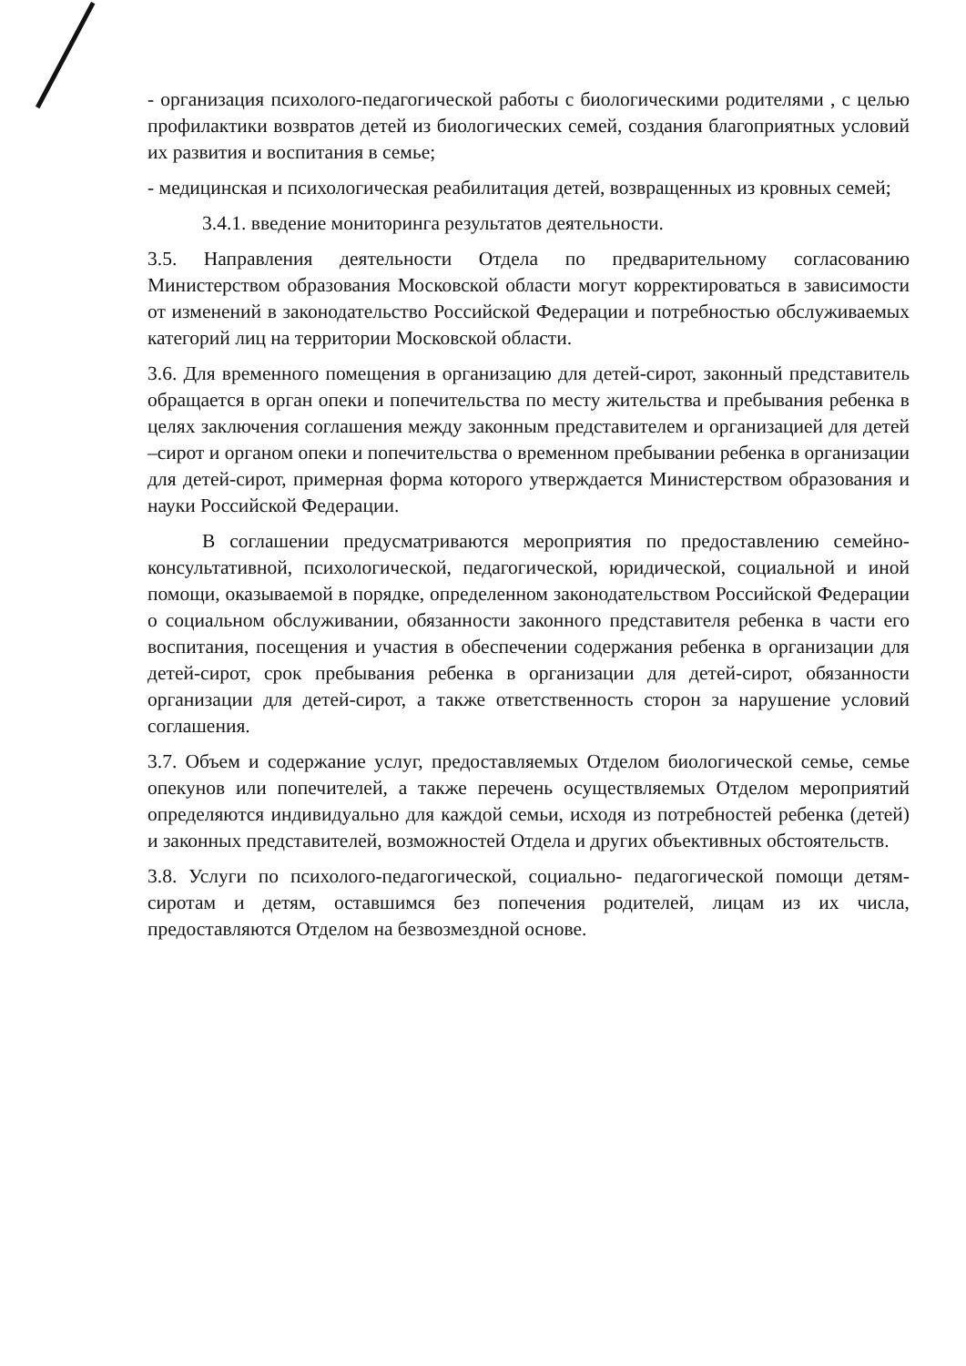- организация психолого-педагогической работы с биологическими родителями , с целью профилактики возвратов детей из биологических семей, создания благоприятных условий их развития и воспитания в семье;
- медицинская и психологическая реабилитация детей, возвращенных из кровных семей;
3.4.1. введение мониторинга результатов деятельности.
3.5. Направления деятельности Отдела по предварительному согласованию Министерством образования Московской области могут корректироваться в зависимости от изменений в законодательство Российской Федерации и потребностью обслуживаемых категорий лиц на территории Московской области.
3.6. Для временного помещения в организацию для детей-сирот, законный представитель обращается в орган опеки и попечительства по месту жительства и пребывания ребенка в целях заключения соглашения между законным представителем и организацией для детей –сирот и органом опеки и попечительства о временном пребывании ребенка в организации для детей-сирот, примерная форма которого утверждается Министерством образования и науки Российской Федерации.
В соглашении предусматриваются мероприятия по предоставлению семейно-консультативной, психологической, педагогической, юридической, социальной и иной помощи, оказываемой в порядке, определенном законодательством Российской Федерации о социальном обслуживании, обязанности законного представителя ребенка в части его воспитания, посещения и участия в обеспечении содержания ребенка в организации для детей-сирот, срок пребывания ребенка в организации для детей-сирот, обязанности организации для детей-сирот, а также ответственность сторон за нарушение условий соглашения.
3.7. Объем и содержание услуг, предоставляемых Отделом биологической семье, семье опекунов или попечителей, а также перечень осуществляемых Отделом мероприятий определяются индивидуально для каждой семьи, исходя из потребностей ребенка (детей) и законных представителей, возможностей Отдела и других объективных обстоятельств.
3.8. Услуги по психолого-педагогической, социально- педагогической помощи детям-сиротам и детям, оставшимся без попечения родителей, лицам из их числа, предоставляются Отделом на безвозмездной основе.